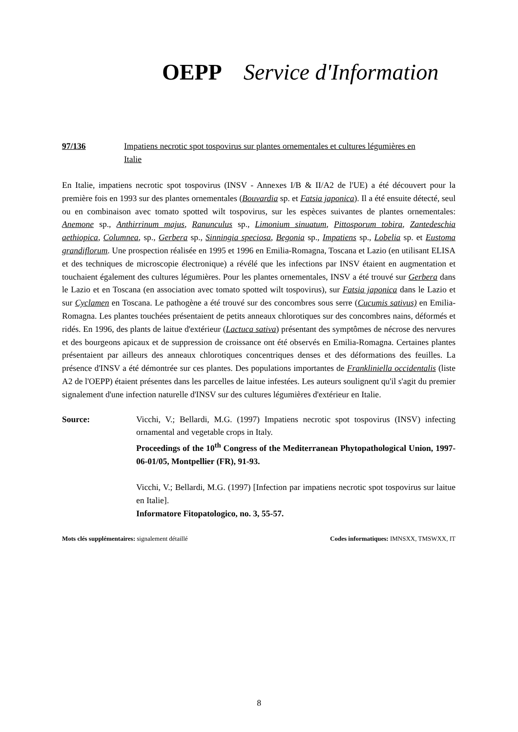OEPP Service d'Information
97/136 Impatiens necrotic spot tospovirus sur plantes ornementales et cultures légumières en Italie
En Italie, impatiens necrotic spot tospovirus (INSV - Annexes I/B & II/A2 de l'UE) a été découvert pour la première fois en 1993 sur des plantes ornementales (Bouvardia sp. et Fatsia japonica). Il a été ensuite détecté, seul ou en combinaison avec tomato spotted wilt tospovirus, sur les espèces suivantes de plantes ornementales: Anemone sp., Anthirrinum majus, Ranunculus sp., Limonium sinuatum, Pittosporum tobira, Zantedeschia aethiopica, Columnea, sp., Gerbera sp., Sinningia speciosa, Begonia sp., Impatiens sp., Lobelia sp. et Eustoma grandiflorum. Une prospection réalisée en 1995 et 1996 en Emilia-Romagna, Toscana et Lazio (en utilisant ELISA et des techniques de microscopie électronique) a révélé que les infections par INSV étaient en augmentation et touchaient également des cultures légumières. Pour les plantes ornementales, INSV a été trouvé sur Gerbera dans le Lazio et en Toscana (en association avec tomato spotted wilt tospovirus), sur Fatsia japonica dans le Lazio et sur Cyclamen en Toscana. Le pathogène a été trouvé sur des concombres sous serre (Cucumis sativus) en Emilia-Romagna. Les plantes touchées présentaient de petits anneaux chlorotiques sur des concombres nains, déformés et ridés. En 1996, des plants de laitue d'extérieur (Lactuca sativa) présentant des symptômes de nécrose des nervures et des bourgeons apicaux et de suppression de croissance ont été observés en Emilia-Romagna. Certaines plantes présentaient par ailleurs des anneaux chlorotiques concentriques denses et des déformations des feuilles. La présence d'INSV a été démontrée sur ces plantes. Des populations importantes de Frankliniella occidentalis (liste A2 de l'OEPP) étaient présentes dans les parcelles de laitue infestées. Les auteurs soulignent qu'il s'agit du premier signalement d'une infection naturelle d'INSV sur des cultures légumières d'extérieur en Italie.
Source: Vicchi, V.; Bellardi, M.G. (1997) Impatiens necrotic spot tospovirus (INSV) infecting ornamental and vegetable crops in Italy.
Proceedings of the 10<sup>th</sup> Congress of the Mediterranean Phytopathological Union, 1997-06-01/05, Montpellier (FR), 91-93.
Vicchi, V.; Bellardi, M.G. (1997) [Infection par impatiens necrotic spot tospovirus sur laitue en Italie].
Informatore Fitopatologico, no. 3, 55-57.
Mots clés supplémentaires: signalement détaillé Codes informatiques: IMNSXX, TMSWXX, IT
8